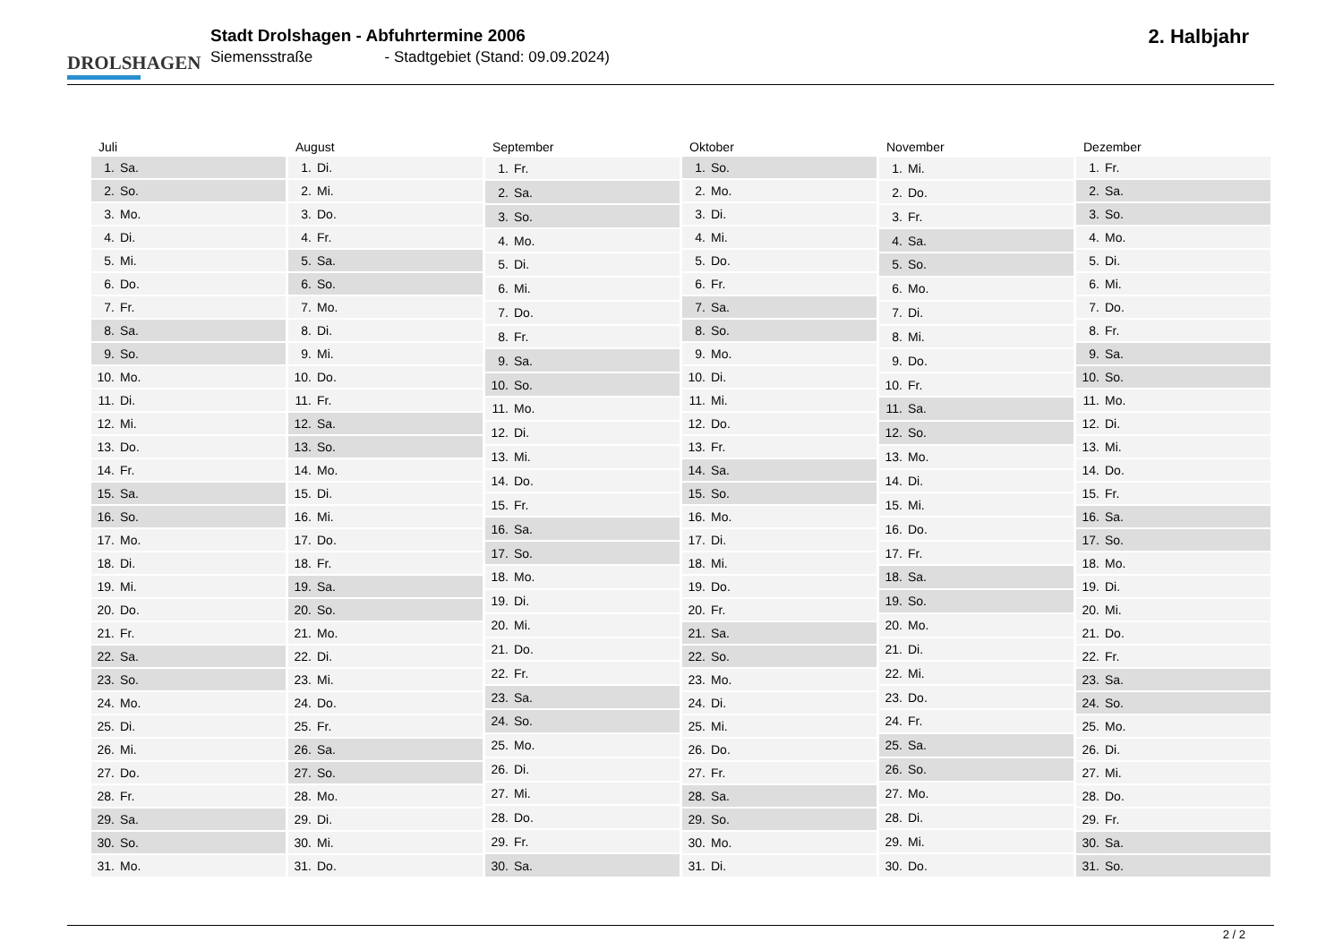DROLSHAGEN
Stadt Drolshagen - Abfuhrtermine 2006
Siemensstraße - Stadtgebiet (Stand: 09.09.2024)
2. Halbjahr
| Juli | |
| --- | --- |
| 1. | Sa. |
| 2. | So. |
| 3. | Mo. |
| 4. | Di. |
| 5. | Mi. |
| 6. | Do. |
| 7. | Fr. |
| 8. | Sa. |
| 9. | So. |
| 10. | Mo. |
| 11. | Di. |
| 12. | Mi. |
| 13. | Do. |
| 14. | Fr. |
| 15. | Sa. |
| 16. | So. |
| 17. | Mo. |
| 18. | Di. |
| 19. | Mi. |
| 20. | Do. |
| 21. | Fr. |
| 22. | Sa. |
| 23. | So. |
| 24. | Mo. |
| 25. | Di. |
| 26. | Mi. |
| 27. | Do. |
| 28. | Fr. |
| 29. | Sa. |
| 30. | So. |
| 31. | Mo. |
| August | |
| --- | --- |
| 1. | Di. |
| 2. | Mi. |
| 3. | Do. |
| 4. | Fr. |
| 5. | Sa. |
| 6. | So. |
| 7. | Mo. |
| 8. | Di. |
| 9. | Mi. |
| 10. | Do. |
| 11. | Fr. |
| 12. | Sa. |
| 13. | So. |
| 14. | Mo. |
| 15. | Di. |
| 16. | Mi. |
| 17. | Do. |
| 18. | Fr. |
| 19. | Sa. |
| 20. | So. |
| 21. | Mo. |
| 22. | Di. |
| 23. | Mi. |
| 24. | Do. |
| 25. | Fr. |
| 26. | Sa. |
| 27. | So. |
| 28. | Mo. |
| 29. | Di. |
| 30. | Mi. |
| 31. | Do. |
| September | |
| --- | --- |
| 1. | Fr. |
| 2. | Sa. |
| 3. | So. |
| 4. | Mo. |
| 5. | Di. |
| 6. | Mi. |
| 7. | Do. |
| 8. | Fr. |
| 9. | Sa. |
| 10. | So. |
| 11. | Mo. |
| 12. | Di. |
| 13. | Mi. |
| 14. | Do. |
| 15. | Fr. |
| 16. | Sa. |
| 17. | So. |
| 18. | Mo. |
| 19. | Di. |
| 20. | Mi. |
| 21. | Do. |
| 22. | Fr. |
| 23. | Sa. |
| 24. | So. |
| 25. | Mo. |
| 26. | Di. |
| 27. | Mi. |
| 28. | Do. |
| 29. | Fr. |
| 30. | Sa. |
| Oktober | |
| --- | --- |
| 1. | So. |
| 2. | Mo. |
| 3. | Di. |
| 4. | Mi. |
| 5. | Do. |
| 6. | Fr. |
| 7. | Sa. |
| 8. | So. |
| 9. | Mo. |
| 10. | Di. |
| 11. | Mi. |
| 12. | Do. |
| 13. | Fr. |
| 14. | Sa. |
| 15. | So. |
| 16. | Mo. |
| 17. | Di. |
| 18. | Mi. |
| 19. | Do. |
| 20. | Fr. |
| 21. | Sa. |
| 22. | So. |
| 23. | Mo. |
| 24. | Di. |
| 25. | Mi. |
| 26. | Do. |
| 27. | Fr. |
| 28. | Sa. |
| 29. | So. |
| 30. | Mo. |
| 31. | Di. |
| November | |
| --- | --- |
| 1. | Mi. |
| 2. | Do. |
| 3. | Fr. |
| 4. | Sa. |
| 5. | So. |
| 6. | Mo. |
| 7. | Di. |
| 8. | Mi. |
| 9. | Do. |
| 10. | Fr. |
| 11. | Sa. |
| 12. | So. |
| 13. | Mo. |
| 14. | Di. |
| 15. | Mi. |
| 16. | Do. |
| 17. | Fr. |
| 18. | Sa. |
| 19. | So. |
| 20. | Mo. |
| 21. | Di. |
| 22. | Mi. |
| 23. | Do. |
| 24. | Fr. |
| 25. | Sa. |
| 26. | So. |
| 27. | Mo. |
| 28. | Di. |
| 29. | Mi. |
| 30. | Do. |
| Dezember | |
| --- | --- |
| 1. | Fr. |
| 2. | Sa. |
| 3. | So. |
| 4. | Mo. |
| 5. | Di. |
| 6. | Mi. |
| 7. | Do. |
| 8. | Fr. |
| 9. | Sa. |
| 10. | So. |
| 11. | Mo. |
| 12. | Di. |
| 13. | Mi. |
| 14. | Do. |
| 15. | Fr. |
| 16. | Sa. |
| 17. | So. |
| 18. | Mo. |
| 19. | Di. |
| 20. | Mi. |
| 21. | Do. |
| 22. | Fr. |
| 23. | Sa. |
| 24. | So. |
| 25. | Mo. |
| 26. | Di. |
| 27. | Mi. |
| 28. | Do. |
| 29. | Fr. |
| 30. | Sa. |
| 31. | So. |
2 / 2